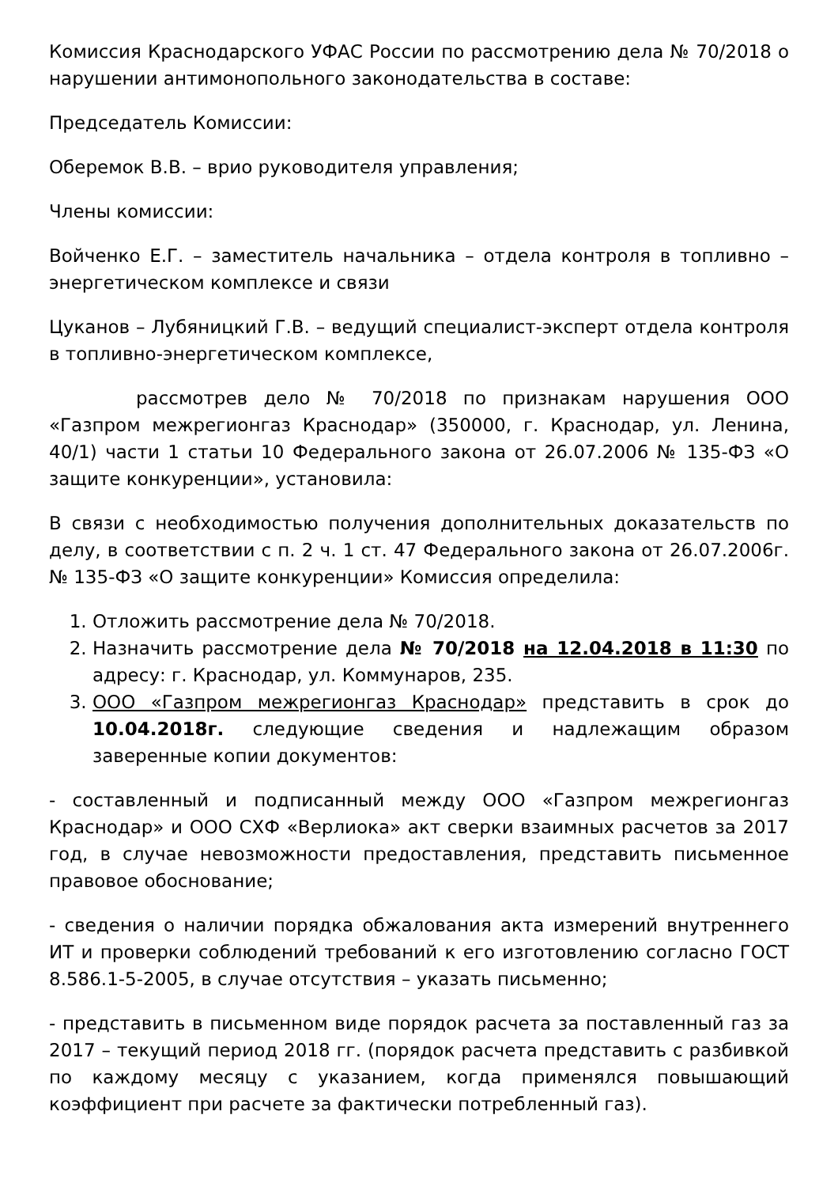Комиссия Краснодарского УФАС России по рассмотрению дела № 70/2018 о нарушении антимонопольного законодательства в составе:
Председатель Комиссии:
Оберемок В.В. – врио руководителя управления;
Члены комиссии:
Войченко Е.Г. – заместитель начальника – отдела контроля в топливно – энергетическом комплексе и связи
Цуканов – Лубяницкий Г.В. – ведущий специалист-эксперт отдела контроля в топливно-энергетическом комплексе,
рассмотрев дело № 70/2018 по признакам нарушения ООО «Газпром межрегионгаз Краснодар» (350000, г. Краснодар, ул. Ленина, 40/1) части 1 статьи 10 Федерального закона от 26.07.2006 № 135-ФЗ «О защите конкуренции», установила:
В связи с необходимостью получения дополнительных доказательств по делу, в соответствии с п. 2 ч. 1 ст. 47 Федерального закона от 26.07.2006г. № 135-ФЗ «О защите конкуренции» Комиссия определила:
1. Отложить рассмотрение дела № 70/2018.
2. Назначить рассмотрение дела № 70/2018 на 12.04.2018 в 11:30 по адресу: г. Краснодар, ул. Коммунаров, 235.
3. ООО «Газпром межрегионгаз Краснодар» представить в срок до 10.04.2018г. следующие сведения и надлежащим образом заверенные копии документов:
- составленный и подписанный между ООО «Газпром межрегионгаз Краснодар» и ООО СХФ «Верлиока» акт сверки взаимных расчетов за 2017 год, в случае невозможности предоставления, представить письменное правовое обоснование;
- сведения о наличии порядка обжалования акта измерений внутреннего ИТ и проверки соблюдений требований к его изготовлению согласно ГОСТ 8.586.1-5-2005, в случае отсутствия – указать письменно;
- представить в письменном виде порядок расчета за поставленный газ за 2017 – текущий период 2018 гг. (порядок расчета представить с разбивкой по каждому месяцу с указанием, когда применялся повышающий коэффициент при расчете за фактически потребленный газ).